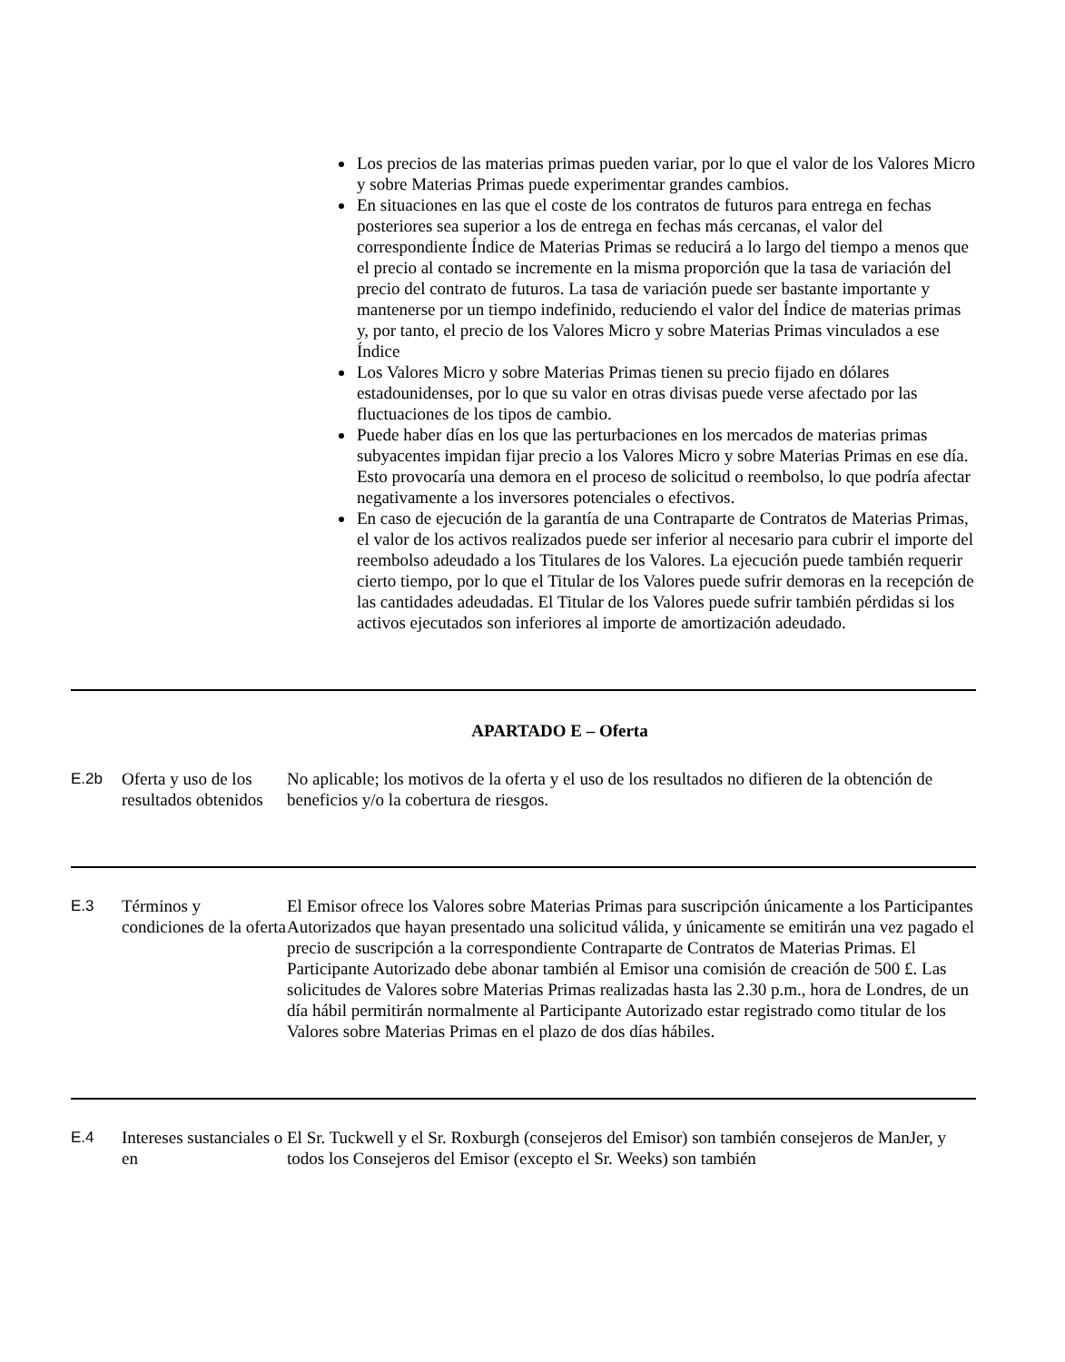Los precios de las materias primas pueden variar, por lo que el valor de los Valores Micro y sobre Materias Primas puede experimentar grandes cambios.
En situaciones en las que el coste de los contratos de futuros para entrega en fechas posteriores sea superior a los de entrega en fechas más cercanas, el valor del correspondiente Índice de Materias Primas se reducirá a lo largo del tiempo a menos que el precio al contado se incremente en la misma proporción que la tasa de variación del precio del contrato de futuros. La tasa de variación puede ser bastante importante y mantenerse por un tiempo indefinido, reduciendo el valor del Índice de materias primas y, por tanto, el precio de los Valores Micro y sobre Materias Primas vinculados a ese Índice
Los Valores Micro y sobre Materias Primas tienen su precio fijado en dólares estadounidenses, por lo que su valor en otras divisas puede verse afectado por las fluctuaciones de los tipos de cambio.
Puede haber días en los que las perturbaciones en los mercados de materias primas subyacentes impidan fijar precio a los Valores Micro y sobre Materias Primas en ese día. Esto provocaría una demora en el proceso de solicitud o reembolso, lo que podría afectar negativamente a los inversores potenciales o efectivos.
En caso de ejecución de la garantía de una Contraparte de Contratos de Materias Primas, el valor de los activos realizados puede ser inferior al necesario para cubrir el importe del reembolso adeudado a los Titulares de los Valores. La ejecución puede también requerir cierto tiempo, por lo que el Titular de los Valores puede sufrir demoras en la recepción de las cantidades adeudadas. El Titular de los Valores puede sufrir también pérdidas si los activos ejecutados son inferiores al importe de amortización adeudado.
APARTADO E – Oferta
| E.2b | Oferta y uso de los resultados obtenidos | No aplicable; los motivos de la oferta y el uso de los resultados no difieren de la obtención de beneficios y/o la cobertura de riesgos. |
| E.3 | Términos y condiciones de la oferta | El Emisor ofrece los Valores sobre Materias Primas para suscripción únicamente a los Participantes Autorizados que hayan presentado una solicitud válida, y únicamente se emitirán una vez pagado el precio de suscripción a la correspondiente Contraparte de Contratos de Materias Primas. El Participante Autorizado debe abonar también al Emisor una comisión de creación de 500 £. Las solicitudes de Valores sobre Materias Primas realizadas hasta las 2.30 p.m., hora de Londres, de un día hábil permitirán normalmente al Participante Autorizado estar registrado como titular de los Valores sobre Materias Primas en el plazo de dos días hábiles. |
| E.4 | Intereses sustanciales o en | El Sr. Tuckwell y el Sr. Roxburgh (consejeros del Emisor) son también consejeros de ManJer, y todos los Consejeros del Emisor (excepto el Sr. Weeks) son también |